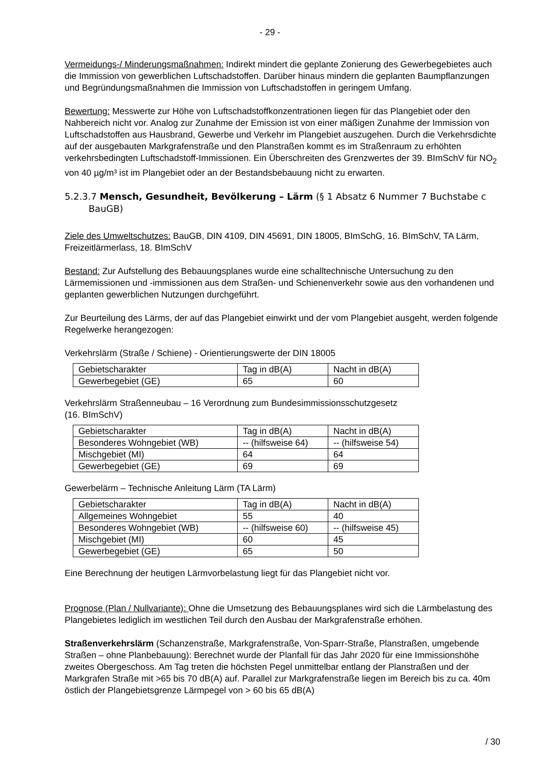- 29 -
Vermeidungs-/ Minderungsmaßnahmen: Indirekt mindert die geplante Zonierung des Gewerbegebietes auch die Immission von gewerblichen Luftschadstoffen. Darüber hinaus mindern die geplanten Baumpflanzungen und Begründungsmaßnahmen die Immission von Luftschadstoffen in geringem Umfang.
Bewertung: Messwerte zur Höhe von Luftschadstoffkonzentrationen liegen für das Plangebiet oder den Nahbereich nicht vor. Analog zur Zunahme der Emission ist von einer mäßigen Zunahme der Immission von Luftschadstoffen aus Hausbrand, Gewerbe und Verkehr im Plangebiet auszugehen. Durch die Verkehrsdichte auf der ausgebauten Markgrafenstraße und den Planstraßen kommt es im Straßenraum zu erhöhten verkehrsbedingten Luftschadstoff-Immissionen. Ein Überschreiten des Grenzwertes der 39. BImSchV für NO<sub>2</sub> von 40 µg/m³ ist im Plangebiet oder an der Bestandsbebauung nicht zu erwarten.
5.2.3.7 Mensch, Gesundheit, Bevölkerung – Lärm (§ 1 Absatz 6 Nummer 7 Buchstabe c BauGB)
Ziele des Umweltschutzes: BauGB, DIN 4109, DIN 45691, DIN 18005, BImSchG, 16. BImSchV, TA Lärm, Freizeitlärmerlass, 18. BImSchV
Bestand: Zur Aufstellung des Bebauungsplanes wurde eine schalltechnische Untersuchung zu den Lärmemissionen und -immissionen aus dem Straßen- und Schienenverkehr sowie aus den vorhandenen und geplanten gewerblichen Nutzungen durchgeführt.
Zur Beurteilung des Lärms, der auf das Plangebiet einwirkt und der vom Plangebiet ausgeht, werden folgende Regelwerke herangezogen:
Verkehrslärm (Straße / Schiene) - Orientierungswerte der DIN 18005
| Gebietscharakter | Tag in dB(A) | Nacht in dB(A) |
| Gewerbegebiet (GE) | 65 | 60 |
Verkehrslärm Straßenneubau – 16 Verordnung zum Bundesimmissionsschutzgesetz
(16. BImSchV)
| Gebietscharakter | Tag in dB(A) | Nacht in dB(A) |
| Besonderes Wohngebiet (WB) | -- (hilfsweise 64) | -- (hilfsweise 54) |
| Mischgebiet (MI) | 64 | 64 |
| Gewerbegebiet (GE) | 69 | 69 |
Gewerbelärm – Technische Anleitung Lärm (TA Lärm)
| Gebietscharakter | Tag in dB(A) | Nacht in dB(A) |
| Allgemeines Wohngebiet | 55 | 40 |
| Besonderes Wohngebiet (WB) | -- (hilfsweise 60) | -- (hilfsweise 45) |
| Mischgebiet (MI) | 60 | 45 |
| Gewerbegebiet (GE) | 65 | 50 |
Eine Berechnung der heutigen Lärmvorbelastung liegt für das Plangebiet nicht vor.
Prognose (Plan / Nullvariante): Ohne die Umsetzung des Bebauungsplanes wird sich die Lärmbelastung des Plangebietes lediglich im westlichen Teil durch den Ausbau der Markgrafenstraße erhöhen.
Straßenverkehrslärm (Schanzenstraße, Markgrafenstraße, Von-Sparr-Straße, Planstraßen, umgebende Straßen – ohne Planbebauung): Berechnet wurde der Planfall für das Jahr 2020 für eine Immissionshöhe zweites Obergeschoss. Am Tag treten die höchsten Pegel unmittelbar entlang der Planstraßen und der Markgrafen Straße mit >65 bis 70 dB(A) auf. Parallel zur Markgrafenstraße liegen im Bereich bis zu ca. 40m östlich der Plangebietsgrenze Lärmpegel von > 60 bis 65 dB(A)
/ 30